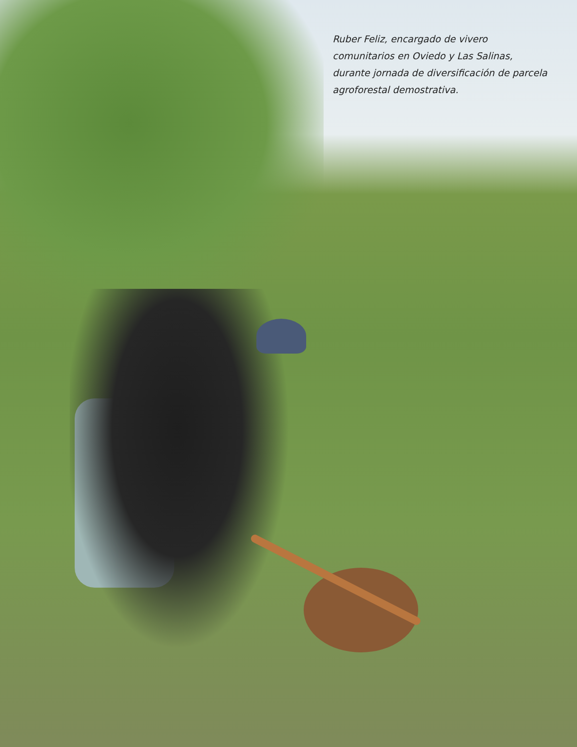Ruber Feliz, encargado de vivero comunitarios en Oviedo y Las Salinas, durante jornada de diversificación de parcela agroforestal demostrativa.